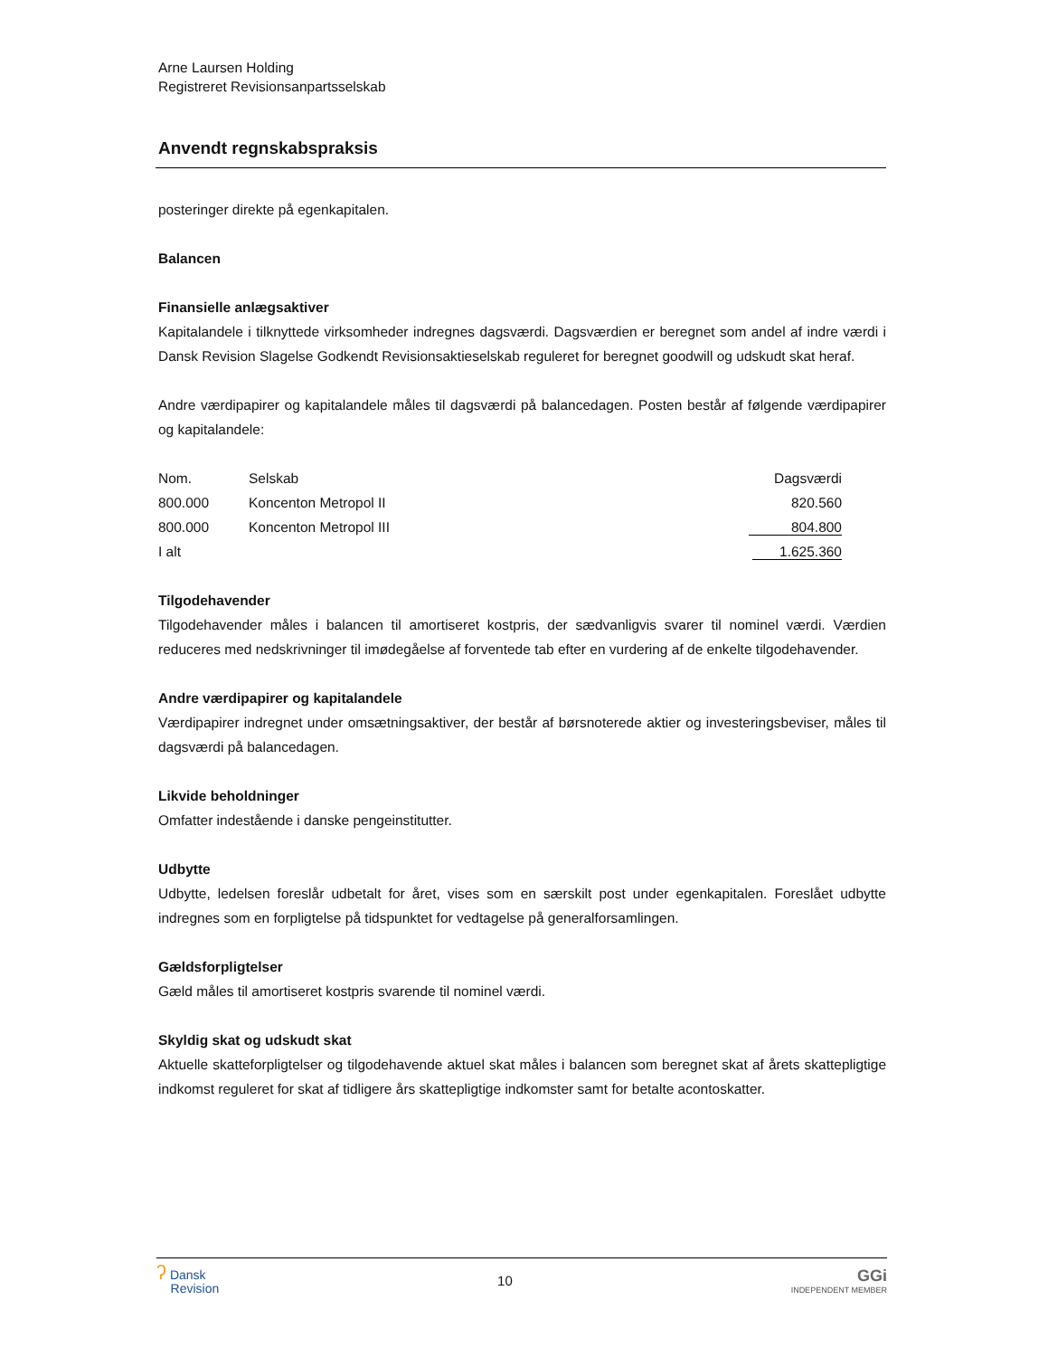Arne Laursen Holding
Registreret Revisionsanpartsselskab
Anvendt regnskabspraksis
posteringer direkte på egenkapitalen.
Balancen
Finansielle anlægsaktiver
Kapitalandele i tilknyttede virksomheder indregnes dagsværdi. Dagsværdien er beregnet som andel af indre værdi i Dansk Revision Slagelse Godkendt Revisionsaktieselskab reguleret for beregnet goodwill og udskudt skat heraf.
Andre værdipapirer og kapitalandele måles til dagsværdi på balancedagen. Posten består af følgende værdipapirer og kapitalandele:
| Nom. | Selskab | Dagsværdi |
| 800.000 | Koncenton Metropol II | 820.560 |
| 800.000 | Koncenton Metropol III | 804.800 |
| I alt | | 1.625.360 |
Tilgodehavender
Tilgodehavender måles i balancen til amortiseret kostpris, der sædvanligvis svarer til nominel værdi. Værdien reduceres med nedskrivninger til imødegåelse af forventede tab efter en vurdering af de enkelte tilgodehavender.
Andre værdipapirer og kapitalandele
Værdipapirer indregnet under omsætningsaktiver, der består af børsnoterede aktier og investeringsbeviser, måles til dagsværdi på balancedagen.
Likvide beholdninger
Omfatter indestående i danske pengeinstitutter.
Udbytte
Udbytte, ledelsen foreslår udbetalt for året, vises som en særskilt post under egenkapitalen. Foreslået udbytte indregnes som en forpligtelse på tidspunktet for vedtagelse på generalforsamlingen.
Gældsforpligtelser
Gæld måles til amortiseret kostpris svarende til nominel værdi.
Skyldig skat og udskudt skat
Aktuelle skatteforpligtelser og tilgodehavende aktuel skat måles i balancen som beregnet skat af årets skattepligtige indkomst reguleret for skat af tidligere års skattepligtige indkomster samt for betalte acontoskatter.
ʔ Dansk
Revision
10
GGi
INDEPENDENT MEMBER